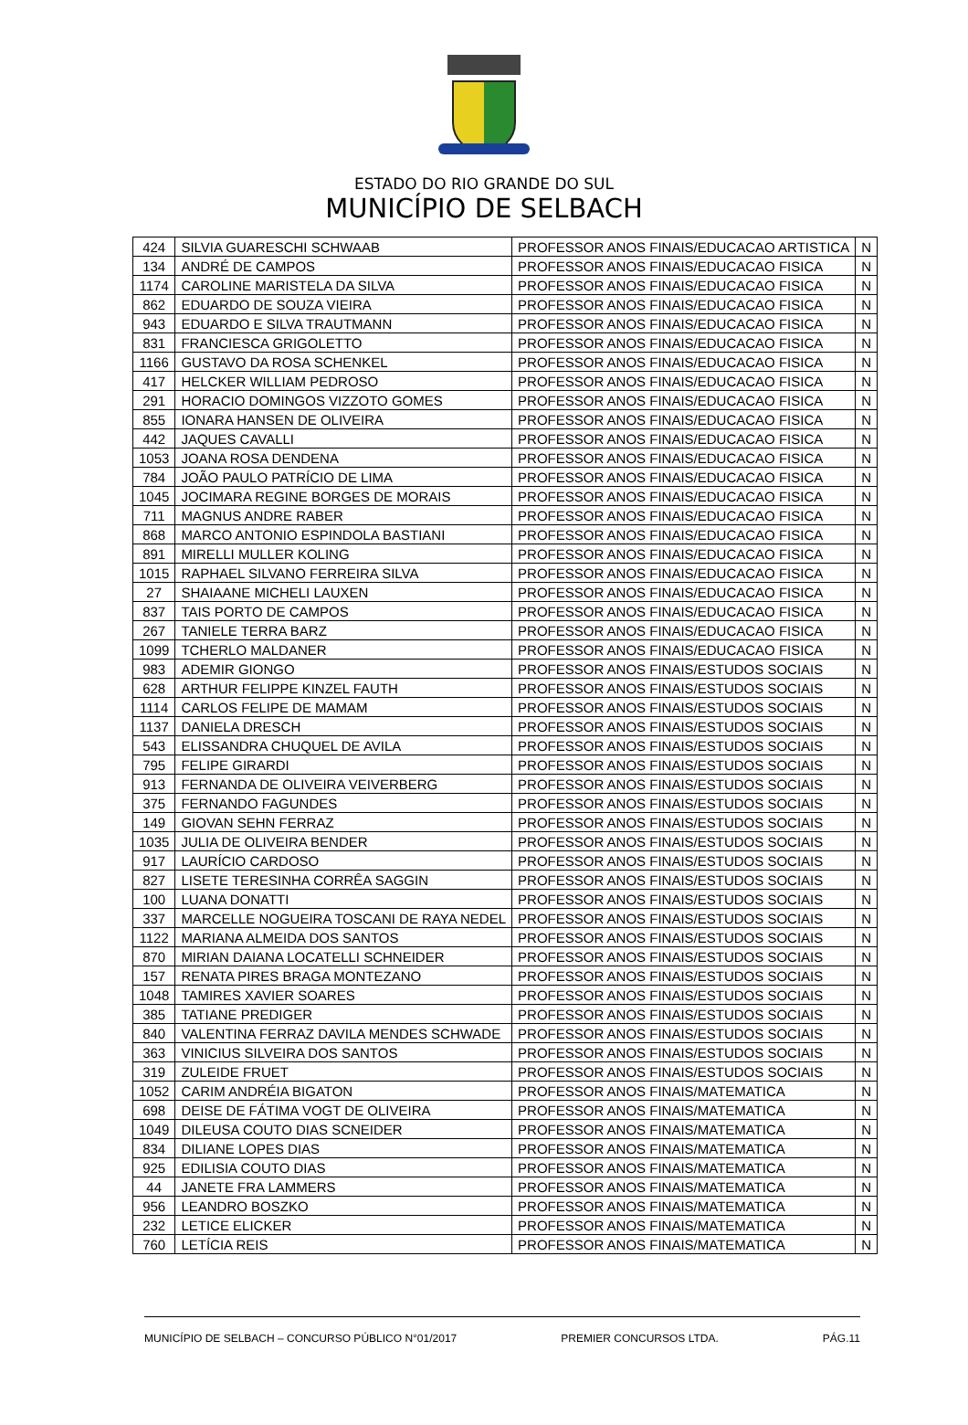ESTADO DO RIO GRANDE DO SUL
MUNICÍPIO DE SELBACH
| 424 | SILVIA GUARESCHI SCHWAAB | PROFESSOR ANOS FINAIS/EDUCACAO ARTISTICA | N |
| 134 | ANDRÉ DE CAMPOS | PROFESSOR ANOS FINAIS/EDUCACAO FISICA | N |
| 1174 | CAROLINE MARISTELA DA SILVA | PROFESSOR ANOS FINAIS/EDUCACAO FISICA | N |
| 862 | EDUARDO DE SOUZA VIEIRA | PROFESSOR ANOS FINAIS/EDUCACAO FISICA | N |
| 943 | EDUARDO E SILVA TRAUTMANN | PROFESSOR ANOS FINAIS/EDUCACAO FISICA | N |
| 831 | FRANCIESCA GRIGOLETTO | PROFESSOR ANOS FINAIS/EDUCACAO FISICA | N |
| 1166 | GUSTAVO DA ROSA SCHENKEL | PROFESSOR ANOS FINAIS/EDUCACAO FISICA | N |
| 417 | HELCKER WILLIAM PEDROSO | PROFESSOR ANOS FINAIS/EDUCACAO FISICA | N |
| 291 | HORACIO DOMINGOS VIZZOTO GOMES | PROFESSOR ANOS FINAIS/EDUCACAO FISICA | N |
| 855 | IONARA HANSEN DE OLIVEIRA | PROFESSOR ANOS FINAIS/EDUCACAO FISICA | N |
| 442 | JAQUES CAVALLI | PROFESSOR ANOS FINAIS/EDUCACAO FISICA | N |
| 1053 | JOANA ROSA DENDENA | PROFESSOR ANOS FINAIS/EDUCACAO FISICA | N |
| 784 | JOÃO PAULO PATRÍCIO DE LIMA | PROFESSOR ANOS FINAIS/EDUCACAO FISICA | N |
| 1045 | JOCIMARA REGINE BORGES DE MORAIS | PROFESSOR ANOS FINAIS/EDUCACAO FISICA | N |
| 711 | MAGNUS ANDRE RABER | PROFESSOR ANOS FINAIS/EDUCACAO FISICA | N |
| 868 | MARCO ANTONIO ESPINDOLA BASTIANI | PROFESSOR ANOS FINAIS/EDUCACAO FISICA | N |
| 891 | MIRELLI MULLER KOLING | PROFESSOR ANOS FINAIS/EDUCACAO FISICA | N |
| 1015 | RAPHAEL SILVANO FERREIRA SILVA | PROFESSOR ANOS FINAIS/EDUCACAO FISICA | N |
| 27 | SHAIAANE MICHELI LAUXEN | PROFESSOR ANOS FINAIS/EDUCACAO FISICA | N |
| 837 | TAIS PORTO DE CAMPOS | PROFESSOR ANOS FINAIS/EDUCACAO FISICA | N |
| 267 | TANIELE TERRA BARZ | PROFESSOR ANOS FINAIS/EDUCACAO FISICA | N |
| 1099 | TCHERLO MALDANER | PROFESSOR ANOS FINAIS/EDUCACAO FISICA | N |
| 983 | ADEMIR GIONGO | PROFESSOR ANOS FINAIS/ESTUDOS SOCIAIS | N |
| 628 | ARTHUR FELIPPE KINZEL FAUTH | PROFESSOR ANOS FINAIS/ESTUDOS SOCIAIS | N |
| 1114 | CARLOS FELIPE DE MAMAM | PROFESSOR ANOS FINAIS/ESTUDOS SOCIAIS | N |
| 1137 | DANIELA DRESCH | PROFESSOR ANOS FINAIS/ESTUDOS SOCIAIS | N |
| 543 | ELISSANDRA CHUQUEL DE AVILA | PROFESSOR ANOS FINAIS/ESTUDOS SOCIAIS | N |
| 795 | FELIPE GIRARDI | PROFESSOR ANOS FINAIS/ESTUDOS SOCIAIS | N |
| 913 | FERNANDA DE OLIVEIRA VEIVERBERG | PROFESSOR ANOS FINAIS/ESTUDOS SOCIAIS | N |
| 375 | FERNANDO FAGUNDES | PROFESSOR ANOS FINAIS/ESTUDOS SOCIAIS | N |
| 149 | GIOVAN SEHN FERRAZ | PROFESSOR ANOS FINAIS/ESTUDOS SOCIAIS | N |
| 1035 | JULIA DE OLIVEIRA BENDER | PROFESSOR ANOS FINAIS/ESTUDOS SOCIAIS | N |
| 917 | LAURÍCIO CARDOSO | PROFESSOR ANOS FINAIS/ESTUDOS SOCIAIS | N |
| 827 | LISETE TERESINHA CORRÊA SAGGIN | PROFESSOR ANOS FINAIS/ESTUDOS SOCIAIS | N |
| 100 | LUANA DONATTI | PROFESSOR ANOS FINAIS/ESTUDOS SOCIAIS | N |
| 337 | MARCELLE NOGUEIRA TOSCANI DE RAYA NEDEL | PROFESSOR ANOS FINAIS/ESTUDOS SOCIAIS | N |
| 1122 | MARIANA ALMEIDA DOS SANTOS | PROFESSOR ANOS FINAIS/ESTUDOS SOCIAIS | N |
| 870 | MIRIAN DAIANA LOCATELLI SCHNEIDER | PROFESSOR ANOS FINAIS/ESTUDOS SOCIAIS | N |
| 157 | RENATA PIRES BRAGA MONTEZANO | PROFESSOR ANOS FINAIS/ESTUDOS SOCIAIS | N |
| 1048 | TAMIRES XAVIER SOARES | PROFESSOR ANOS FINAIS/ESTUDOS SOCIAIS | N |
| 385 | TATIANE PREDIGER | PROFESSOR ANOS FINAIS/ESTUDOS SOCIAIS | N |
| 840 | VALENTINA FERRAZ DAVILA MENDES SCHWADE | PROFESSOR ANOS FINAIS/ESTUDOS SOCIAIS | N |
| 363 | VINICIUS SILVEIRA DOS SANTOS | PROFESSOR ANOS FINAIS/ESTUDOS SOCIAIS | N |
| 319 | ZULEIDE FRUET | PROFESSOR ANOS FINAIS/ESTUDOS SOCIAIS | N |
| 1052 | CARIM ANDRÉIA BIGATON | PROFESSOR ANOS FINAIS/MATEMATICA | N |
| 698 | DEISE DE FÁTIMA VOGT DE OLIVEIRA | PROFESSOR ANOS FINAIS/MATEMATICA | N |
| 1049 | DILEUSA COUTO DIAS SCNEIDER | PROFESSOR ANOS FINAIS/MATEMATICA | N |
| 834 | DILIANE LOPES DIAS | PROFESSOR ANOS FINAIS/MATEMATICA | N |
| 925 | EDILISIA COUTO DIAS | PROFESSOR ANOS FINAIS/MATEMATICA | N |
| 44 | JANETE FRA LAMMERS | PROFESSOR ANOS FINAIS/MATEMATICA | N |
| 956 | LEANDRO BOSZKO | PROFESSOR ANOS FINAIS/MATEMATICA | N |
| 232 | LETICE ELICKER | PROFESSOR ANOS FINAIS/MATEMATICA | N |
| 760 | LETÍCIA REIS | PROFESSOR ANOS FINAIS/MATEMATICA | N |
MUNICÍPIO DE SELBACH – CONCURSO PÚBLICO N°01/2017 PREMIER CONCURSOS LTDA. PÁG.11